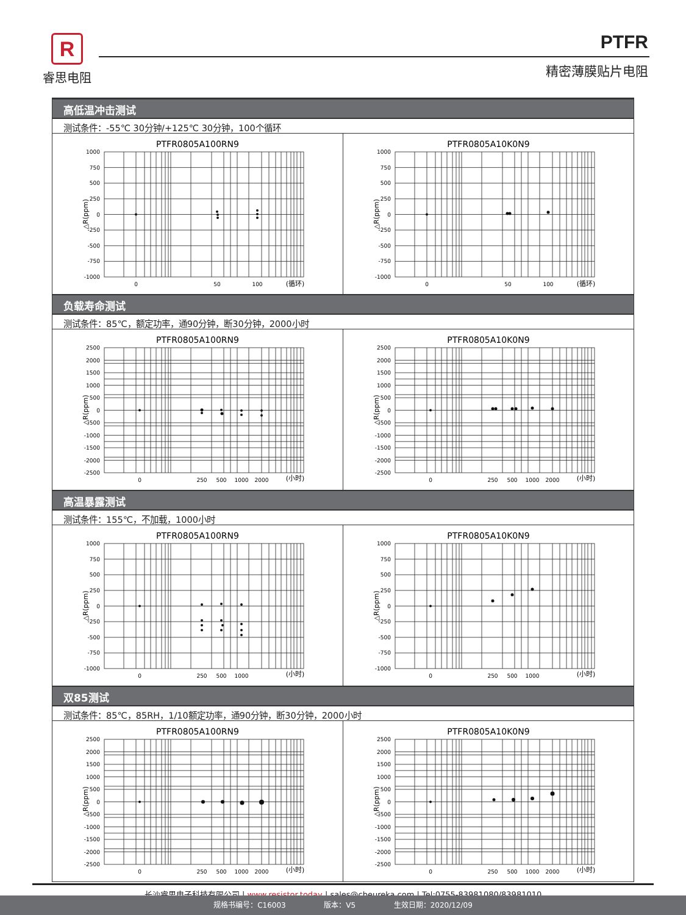R
睿思电阻
PTFR
精密薄膜贴片电阻
高低温冲击测试
测试条件：-55℃ 30分钟/+125℃ 30分钟，100个循环
PTFR0805A100RN9
1000
750
500
250
0
-250
-500
-750
-1000
△R(ppm)
0
50
100
(循环)
PTFR0805A10K0N9
1000
750
500
250
0
-250
-500
-750
-1000
△R(ppm)
0
50
100
(循环)
负载寿命测试
测试条件：85℃，额定功率，通90分钟，断30分钟，2000小时
PTFR0805A100RN9
2500
2000
1500
1000
500
0
-500
-1000
-1500
-2000
-2500
△R(ppm)
0
250
500
1000
2000
(小时)
PTFR0805A10K0N9
2500
2000
1500
1000
500
0
-500
-1000
-1500
-2000
-2500
△R(ppm)
0
250
500
1000
2000
(小时)
高温暴露测试
测试条件：155℃，不加载，1000小时
PTFR0805A100RN9
1000
750
500
250
0
-250
-500
-750
-1000
△R(ppm)
0
250
500
1000
(小时)
PTFR0805A10K0N9
1000
750
500
250
0
-250
-500
-750
-1000
△R(ppm)
0
250
500
1000
(小时)
双85测试
测试条件：85℃，85RH，1/10额定功率，通90分钟，断30分钟，2000小时
PTFR0805A100RN9
2500
2000
1500
1000
500
0
-500
-1000
-1500
-2000
-2500
△R(ppm)
0
250
500
1000
2000
(小时)
PTFR0805A10K0N9
2500
2000
1500
1000
500
0
-500
-1000
-1500
-2000
-2500
△R(ppm)
0
250
500
1000
2000
(小时)
长沙睿思电子科技有限公司 | www.resistor.today | sales@cbeureka.com | Tel:0755-83981080/83981010
规格书编号：C16003 版本：V5 生效日期：2020/12/09